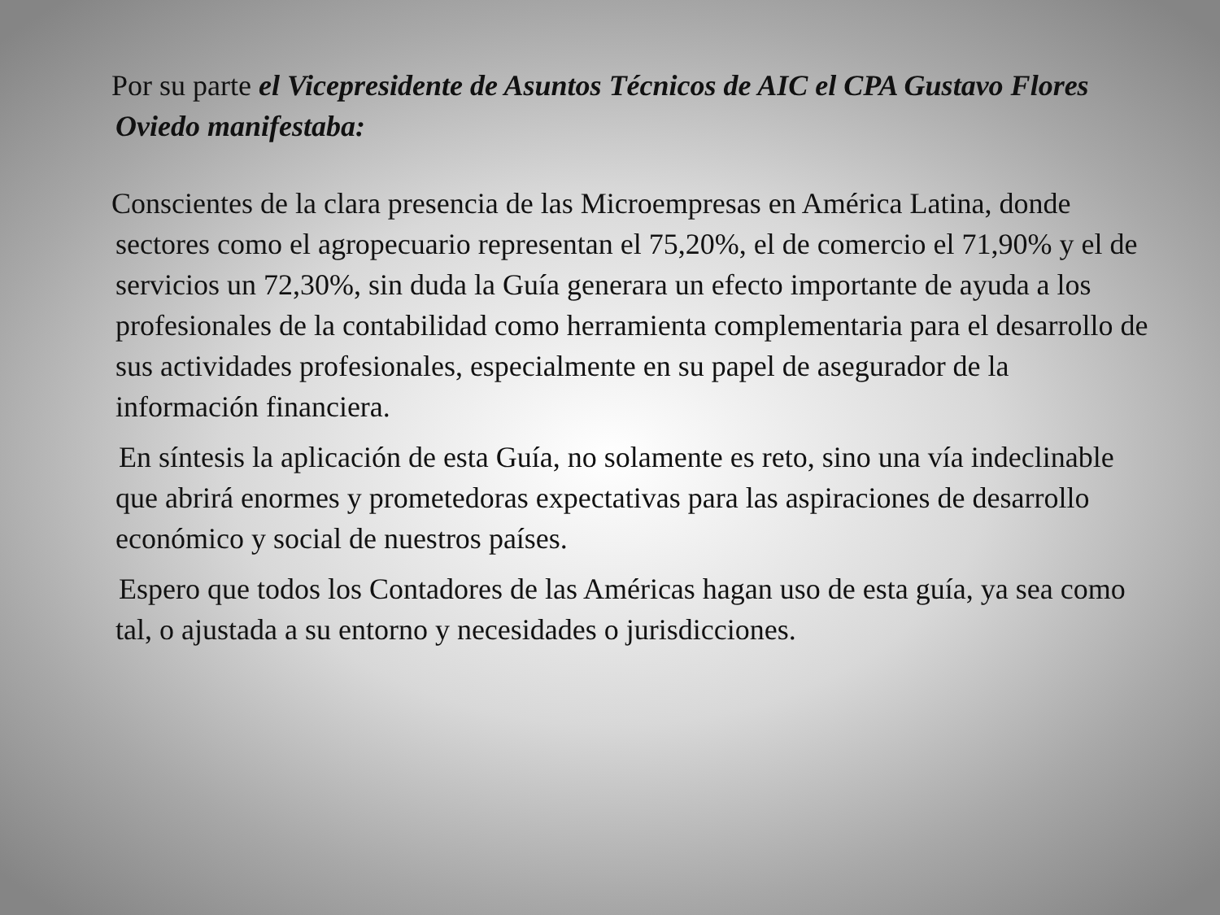Por su parte el Vicepresidente de Asuntos Técnicos de AIC el CPA Gustavo Flores Oviedo manifestaba:
Conscientes de la clara presencia de las Microempresas en América Latina, donde sectores como el agropecuario representan el 75,20%, el de comercio el 71,90% y el de servicios un 72,30%, sin duda la Guía generara un efecto importante de ayuda a los profesionales de la contabilidad como herramienta complementaria para el desarrollo de sus actividades profesionales, especialmente en su papel de asegurador de la información financiera.
En síntesis la aplicación de esta Guía, no solamente es reto, sino una vía indeclinable que abrirá enormes y prometedoras expectativas para las aspiraciones de desarrollo económico y social de nuestros países.
Espero que todos los Contadores de las Américas hagan uso de esta guía, ya sea como tal, o ajustada a su entorno y necesidades o jurisdicciones.